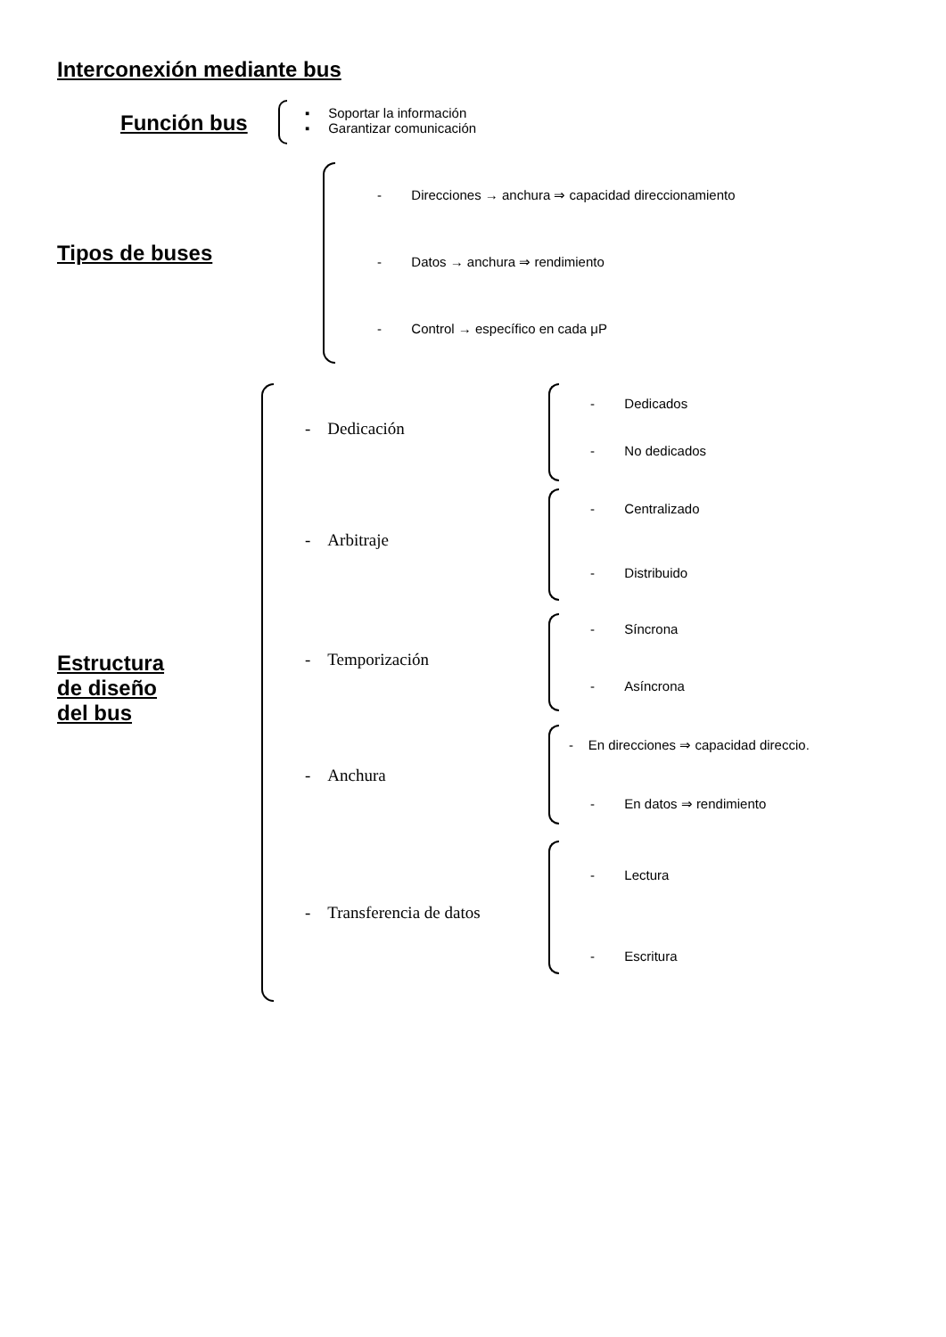Interconexión mediante bus
Función bus
▪ Soportar la información
▪ Garantizar comunicación
Tipos de buses
- Direcciones → anchura ⇒ capacidad direccionamiento
- Datos → anchura ⇒ rendimiento
- Control → específico en cada μP
Estructura
de diseño
del bus
- Dedicación
- Dedicados
- No dedicados
- Arbitraje
- Centralizado
- Distribuido
- Temporización
- Síncrona
- Asíncrona
- Anchura
- En direcciones ⇒ capacidad direccio.
- En datos ⇒ rendimiento
- Transferencia de datos
- Lectura
- Escritura